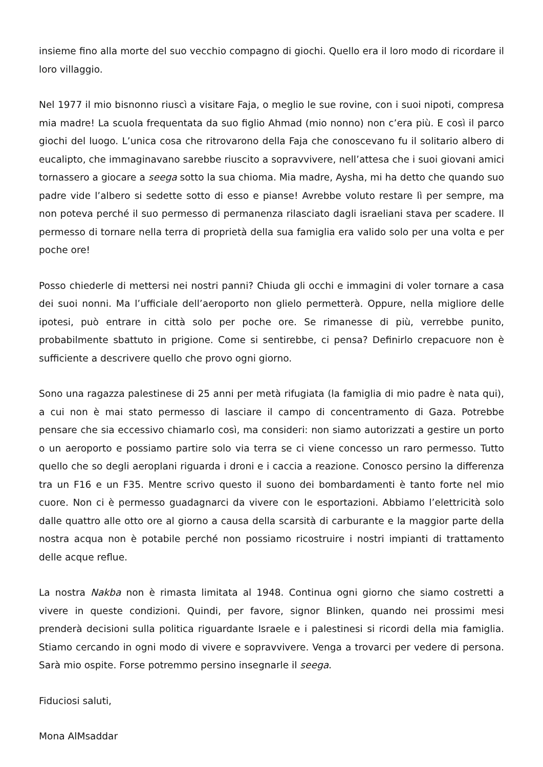insieme fino alla morte del suo vecchio compagno di giochi. Quello era il loro modo di ricordare il loro villaggio.
Nel 1977 il mio bisnonno riuscì a visitare Faja, o meglio le sue rovine, con i suoi nipoti, compresa mia madre! La scuola frequentata da suo figlio Ahmad (mio nonno) non c’era più. E così il parco giochi del luogo. L’unica cosa che ritrovarono della Faja che conoscevano fu il solitario albero di eucalipto, che immaginavano sarebbe riuscito a sopravvivere, nell’attesa che i suoi giovani amici tornassero a giocare a seega sotto la sua chioma. Mia madre, Aysha, mi ha detto che quando suo padre vide l’albero si sedette sotto di esso e pianse! Avrebbe voluto restare lì per sempre, ma non poteva perché il suo permesso di permanenza rilasciato dagli israeliani stava per scadere. Il permesso di tornare nella terra di proprietà della sua famiglia era valido solo per una volta e per poche ore!
Posso chiederle di mettersi nei nostri panni? Chiuda gli occhi e immagini di voler tornare a casa dei suoi nonni. Ma l’ufficiale dell’aeroporto non glielo permetterà. Oppure, nella migliore delle ipotesi, può entrare in città solo per poche ore. Se rimanesse di più, verrebbe punito, probabilmente sbattuto in prigione. Come si sentirebbe, ci pensa? Definirlo crepacuore non è sufficiente a descrivere quello che provo ogni giorno.
Sono una ragazza palestinese di 25 anni per metà rifugiata (la famiglia di mio padre è nata qui), a cui non è mai stato permesso di lasciare il campo di concentramento di Gaza. Potrebbe pensare che sia eccessivo chiamarlo così, ma consideri: non siamo autorizzati a gestire un porto o un aeroporto e possiamo partire solo via terra se ci viene concesso un raro permesso. Tutto quello che so degli aeroplani riguarda i droni e i caccia a reazione. Conosco persino la differenza tra un F16 e un F35. Mentre scrivo questo il suono dei bombardamenti è tanto forte nel mio cuore. Non ci è permesso guadagnarci da vivere con le esportazioni. Abbiamo l’elettricità solo dalle quattro alle otto ore al giorno a causa della scarsità di carburante e la maggior parte della nostra acqua non è potabile perché non possiamo ricostruire i nostri impianti di trattamento delle acque reflue.
La nostra Nakba non è rimasta limitata al 1948. Continua ogni giorno che siamo costretti a vivere in queste condizioni. Quindi, per favore, signor Blinken, quando nei prossimi mesi prenderà decisioni sulla politica riguardante Israele e i palestinesi si ricordi della mia famiglia. Stiamo cercando in ogni modo di vivere e sopravvivere. Venga a trovarci per vedere di persona. Sarà mio ospite. Forse potremmo persino insegnarle il seega.
Fiduciosi saluti,
Mona AlMsaddar